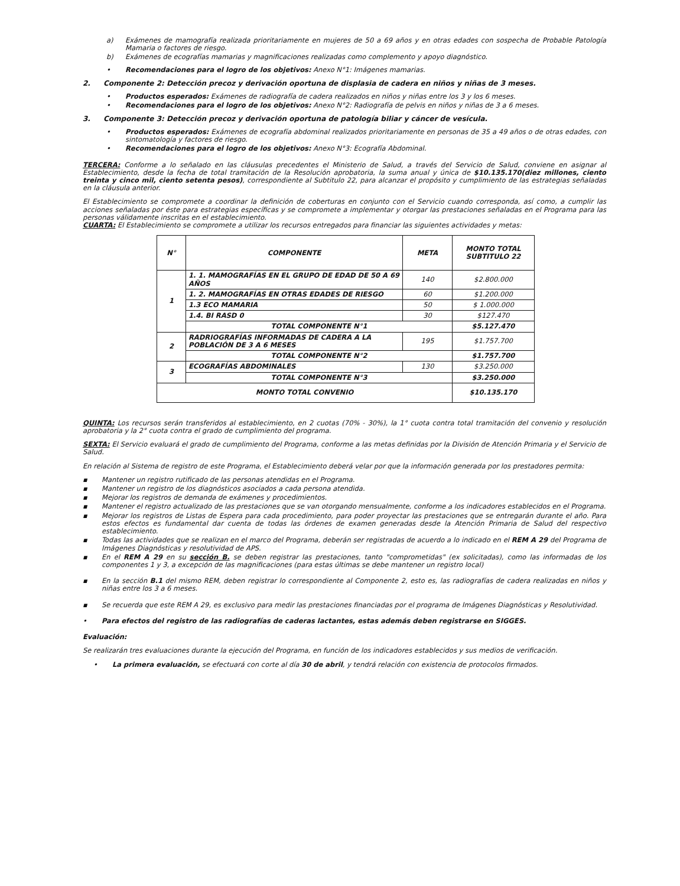a) Exámenes de mamografía realizada prioritariamente en mujeres de 50 a 69 años y en otras edades con sospecha de Probable Patología Mamaria o factores de riesgo.
b) Exámenes de ecografías mamarias y magnificaciones realizadas como complemento y apoyo diagnóstico.
• Recomendaciones para el logro de los objetivos: Anexo N°1: Imágenes mamarias.
2. Componente 2: Detección precoz y derivación oportuna de displasia de cadera en niños y niñas de 3 meses.
• Productos esperados: Exámenes de radiografía de cadera realizados en niños y niñas entre los 3 y los 6 meses.
• Recomendaciones para el logro de los objetivos: Anexo N°2: Radiografía de pelvis en niños y niñas de 3 a 6 meses.
3. Componente 3: Detección precoz y derivación oportuna de patología biliar y cáncer de vesícula.
• Productos esperados: Exámenes de ecografía abdominal realizados prioritariamente en personas de 35 a 49 años o de otras edades, con sintomatología y factores de riesgo.
• Recomendaciones para el logro de los objetivos: Anexo N°3: Ecografía Abdominal.
TERCERA: Conforme a lo señalado en las cláusulas precedentes el Ministerio de Salud, a través del Servicio de Salud, conviene en asignar al Establecimiento, desde la fecha de total tramitación de la Resolución aprobatoria, la suma anual y única de $10.135.170(diez millones, ciento treinta y cinco mil, ciento setenta pesos), correspondiente al Subtitulo 22, para alcanzar el propósito y cumplimiento de las estrategias señaladas en la cláusula anterior.
El Establecimiento se compromete a coordinar la definición de coberturas en conjunto con el Servicio cuando corresponda, así como, a cumplir las acciones señaladas por éste para estrategias específicas y se compromete a implementar y otorgar las prestaciones señaladas en el Programa para las personas válidamente inscritas en el establecimiento.
CUARTA: El Establecimiento se compromete a utilizar los recursos entregados para financiar las siguientes actividades y metas:
| N° | COMPONENTE | META | MONTO TOTAL SUBTITULO 22 |
| --- | --- | --- | --- |
| 1 | 1. 1. MAMOGRAFÍAS EN EL GRUPO DE EDAD DE 50 A 69 AÑOS | 140 | $2.800.000 |
| | 1. 2. MAMOGRAFÍAS EN OTRAS EDADES DE RIESGO | 60 | $1.200.000 |
| | 1.3 ECO MAMARIA | 50 | $ 1.000.000 |
| | 1.4. BI RASD 0 | 30 | $127.470 |
| | TOTAL COMPONENTE N°1 | | $5.127.470 |
| 2 | RADRIOGRAFÍAS INFORMADAS DE CADERA A LA POBLACIÓN DE 3 A 6 MESES | 195 | $1.757.700 |
| | TOTAL COMPONENTE N°2 | | $1.757.700 |
| 3 | ECOGRAFÍAS ABDOMINALES | 130 | $3.250.000 |
| | TOTAL COMPONENTE N°3 | | $3.250.000 |
| MONTO TOTAL CONVENIO | | | $10.135.170 |
QUINTA: Los recursos serán transferidos al establecimiento, en 2 cuotas (70% - 30%), la 1° cuota contra total tramitación del convenio y resolución aprobatoria y la 2° cuota contra el grado de cumplimiento del programa.
SEXTA: El Servicio evaluará el grado de cumplimiento del Programa, conforme a las metas definidas por la División de Atención Primaria y el Servicio de Salud.
En relación al Sistema de registro de este Programa, el Establecimiento deberá velar por que la información generada por los prestadores permita:
▪ Mantener un registro rutificado de las personas atendidas en el Programa.
▪ Mantener un registro de los diagnósticos asociados a cada persona atendida.
▪ Mejorar los registros de demanda de exámenes y procedimientos.
▪ Mantener el registro actualizado de las prestaciones que se van otorgando mensualmente, conforme a los indicadores establecidos en el Programa.
▪ Mejorar los registros de Listas de Espera para cada procedimiento, para poder proyectar las prestaciones que se entregarán durante el año. Para estos efectos es fundamental dar cuenta de todas las órdenes de examen generadas desde la Atención Primaria de Salud del respectivo establecimiento.
▪ Todas las actividades que se realizan en el marco del Programa, deberán ser registradas de acuerdo a lo indicado en el REM A 29 del Programa de Imágenes Diagnósticas y resolutividad de APS.
▪ En el REM A 29 en su sección B. se deben registrar las prestaciones, tanto "comprometidas" (ex solicitadas), como las informadas de los componentes 1 y 3, a excepción de las magnificaciones (para estas últimas se debe mantener un registro local)
▪ En la sección B.1 del mismo REM, deben registrar lo correspondiente al Componente 2, esto es, las radiografías de cadera realizadas en niños y niñas entre los 3 a 6 meses.
▪ Se recuerda que este REM A 29, es exclusivo para medir las prestaciones financiadas por el programa de Imágenes Diagnósticas y Resolutividad.
• Para efectos del registro de las radiografías de caderas lactantes, estas además deben registrarse en SIGGES.
Evaluación:
Se realizarán tres evaluaciones durante la ejecución del Programa, en función de los indicadores establecidos y sus medios de verificación.
• La primera evaluación, se efectuará con corte al día 30 de abril, y tendrá relación con existencia de protocolos firmados.